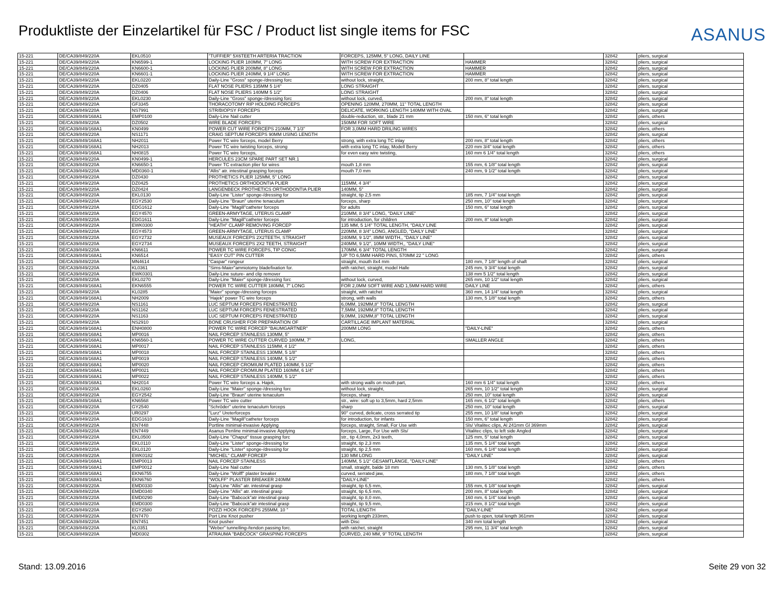Produktliste der Einzelartikel für FSC / Product list single items for FSC
ASANUS
| 15-221 | DE/CA39/849/220A | EKL0510 | "TUFFIER" 5X6TEETH ARTERIA TRACTION | FORCEPS, 125MM, 5" LONG, DAILY LINE | | 32842 | pliers, surgical |
| 15-221 | DE/CA39/849/220A | KN6599-1 | LOCKING PLIER 180MM, 7" LONG | WITH SCREW FOR EXTRACTION | HAMMER | 32842 | pliers, surgical |
| 15-221 | DE/CA39/849/220A | KN6600-1 | LOCKING PLIER 200MM, 8" LONG | WITH SCREW FOR EXTRACTION | HAMMER | 32842 | pliers, surgical |
| 15-221 | DE/CA39/849/220A | KN6601-1 | LOCKING PLIER 240MM, 9 1/4" LONG | WITH SCREW FOR EXTRACTION | HAMMER | 32842 | pliers, surgical |
| 15-221 | DE/CA39/849/220A | EKL0220 | Daily-Line "Gross" sponge-/dressing forc | without lock, straight, | 200 mm, 8" total length | 32842 | pliers, surgical |
| 15-221 | DE/CA39/849/220A | DZ0405 | FLAT NOSE PLIERS 135MM 5 1/4" | LONG STRAIGHT | | 32842 | pliers, surgical |
| 15-221 | DE/CA39/849/220A | DZ0406 | FLAT NOSE PLIERS 140MM 5 1/2" | LONG STRAIGHT | | 32842 | pliers, surgical |
| 15-221 | DE/CA39/849/220A | EKL0230 | Daily-Line "Gross" sponge-/dressing forc | without lock, curved, | 200 mm, 8" total length | 32842 | pliers, surgical |
| 15-221 | DE/CA39/849/220A | GF3345 | THORACOTOMY RIP HOLDING FORCEPS | OPENING 120MM, 270MM, 11" TOTAL LENGTH | | 32842 | pliers, surgical |
| 15-221 | DE/CA39/849/220A | NS7991 | STR/BIOPSY FORCEPS | DELICATE, WORKING LENGTH 140MM WITH OVAL | | 32842 | pliers, surgical |
| 15-221 | DE/CA39/849/168A1 | EMP0100 | Daily-Line Nail cutter | double-reduction, str., blade 21 mm | 150 mm, 6" total length | 32842 | pliers, others |
| 15-221 | DE/CA39/849/220A | DZ0502 | WIRE BLADE FORCEPS | 150MM FOR SOFT WIRE | | 32842 | pliers, surgical |
| 15-221 | DE/CA39/849/168A1 | KN0499 | POWER CUT WIRE FORCEPS 210MM, 7 1/3" | FOR 3,0MM HARD DRILING WIRES | | 32842 | pliers, others |
| 15-221 | DE/CA39/849/220A | NS1171 | CRAIG SEPTUM FORCEPS 90MM USING LENGTH | | | 32842 | pliers, surgical |
| 15-221 | DE/CA39/849/168A1 | NH2011 | Power TC wire forceps, model Berry | strong, with extra long TC inlay | 200 mm, 8" total length | 32842 | pliers, others |
| 15-221 | DE/CA39/849/168A1 | NH2013 | Power TC wire twisting forceps, strong | with extra long TC inlay, Modell Berry | 220 mm 3/4" total length | 32842 | pliers, others |
| 15-221 | DE/CA39/849/168A1 | NH0815 | Power TC wire forceps, | for even easy wire twisting, | 160 mm 6 1/4" total length | 32842 | pliers, others |
| 15-221 | DE/CA39/849/220A | KN0499-1 | HERCULES 23CM SPARE PART SET NR.1 | | | 32842 | pliers, surgical |
| 15-221 | DE/CA39/849/220A | KN6650-1 | Power TC extraction plier for wires | mouth 1,8 mm | 155 mm, 6 1/8" total length | 32842 | pliers, surgical |
| 15-221 | DE/CA39/849/220A | MD0360-1 | "Allis" atr. intestinal grasping forceps | mouth 7,0 mm | 240 mm, 9 1/2" total length | 32842 | pliers, surgical |
| 15-221 | DE/CA39/849/220A | DZ0430 | PROTHETICS PLIER 125MM, 5" LONG | | | 32842 | pliers, surgical |
| 15-221 | DE/CA39/849/220A | DZ0425 | PROTHETICS ORTHODONTIA PLIER | 115MM, 4 3/4" | | 32842 | pliers, surgical |
| 15-221 | DE/CA39/849/220A | DZ0424 | LANGENBECK PROTHETICS ORTHODONTIA PLIER | 140MM, 5" | | 32842 | pliers, surgical |
| 15-221 | DE/CA39/849/220A | EKL0130 | Daily-Line "Lister" sponge-/dressing for | straight, tip 2,5 mm | 185 mm, 7 1/4" total length | 32842 | pliers, surgical |
| 15-221 | DE/CA39/849/220A | EGY2530 | Daily-Line "Braun" uterine tenaculum | forceps, sharp | 250 mm, 10" total length | 32842 | pliers, surgical |
| 15-221 | DE/CA39/849/220A | EDG1612 | Daily-Line "Magill"catheter forceps | for adults | 150 mm, 6" total length | 32842 | pliers, surgical |
| 15-221 | DE/CA39/849/220A | EGY4570 | GREEN-ARMYTAGE, UTERUS CLAMP | 210MM, 8 3/4" LONG, "DAILY LINE" | | 32842 | pliers, surgical |
| 15-221 | DE/CA39/849/220A | EDG1611 | Daily-Line "Magill"catheter forceps | for introduction, for children | 200 mm, 8" total length | 32842 | pliers, surgical |
| 15-221 | DE/CA39/849/220A | EWK0300 | "HEATH" CLAMP REMOVING FORCEP | 135 MM, 5 1/4" TOTAL LENGTH, "DAILY LINE | | 32842 | pliers, surgical |
| 15-221 | DE/CA39/849/220A | EGY4573 | GREEN-ARMYTAGE, UTERUS CLAMP | 220MM, 8 3/4" LONG, ANGLED, "DAILY LINE" | | 32842 | pliers, surgical |
| 15-221 | DE/CA39/849/220A | EGY2732 | MUSEAUX FORCEPS 2X2TEETH, STRAIGHT | 240MM, 9 1/2", 8MM WIDTH,, "DAILY LINE" | | 32842 | pliers, surgical |
| 15-221 | DE/CA39/849/220A | EGY2734 | MUSEAUX FORCEPS 2X2 TEETH, STRAIGHT | 240MM, 9 1/2", 10MM WIDTH,, "DAILY LINE" | | 32842 | pliers, surgical |
| 15-221 | DE/CA39/849/220A | KN6611 | POWER TC WIRE FORCEPS, TIP CONIC | 170MM, 6 3/4" TOTAL LENGTH | | 32842 | pliers, surgical |
| 15-221 | DE/CA39/849/168A1 | KN6514 | "EASY CUT" PIN CUTTER | UP TO 6,5MM HARD PINS, 570MM 22 " LONG | | 32842 | pliers, others |
| 15-221 | DE/CA39/849/220A | MN4614 | "Caspar" rongeur | straight, mouth 8x4 mm | 180 mm, 7 1/8" length of shaft | 32842 | pliers, surgical |
| 15-221 | DE/CA39/849/220A | KL0361 | "Sims-Maier"amniotomy bladefixation for. | with ratchet, straight, model Halle | 245 mm, 9 3/4" total length | 32842 | pliers, surgical |
| 15-221 | DE/CA39/849/220A | EWK0301 | Daily-Line suture- and clip remover | | 138 mm 5 1/2" total length | 32842 | pliers, surgical |
| 15-221 | DE/CA39/849/220A | EKL0270 | Daily-Line "Maier" sponge-/dressing forc | without lock, curved, | 265 mm, 10 1/2" total length | 32842 | pliers, surgical |
| 15-221 | DE/CA39/849/168A1 | EKN6555 | POWER TC WIRE CUTTER 180MM, 7" LONG | FOR 2,0MM SOFT WIRE AND 1,5MM HARD WIRE | DAILY LINE | 32842 | pliers, others |
| 15-221 | DE/CA39/849/220A | KL0285 | "Maier" sponge-/dressing forceps | straight, with ratchet | 360 mm, 14 1/4" total length | 32842 | pliers, surgical |
| 15-221 | DE/CA39/849/168A1 | NH2009 | "Hajek" power TC wire forceps | strong, with walls | 130 mm, 5 1/8" total length | 32842 | pliers, others |
| 15-221 | DE/CA39/849/220A | NS1161 | LUC SEPTUM FORCEPS FENESTRATED | 6,0MM, 192MM,8" TOTAL LENGTH | | 32842 | pliers, surgical |
| 15-221 | DE/CA39/849/220A | NS1162 | LUC SEPTUM FORCEPS FENESTRATED | 7,5MM, 192MM,8" TOTAL LENGTH | | 32842 | pliers, surgical |
| 15-221 | DE/CA39/849/220A | NS1163 | LUC SEPTUM FORCEPS FENESTRATED | 9,0MM, 192MM,8" TOTAL LENGTH | | 32842 | pliers, surgical |
| 15-221 | DE/CA39/849/220A | NS2910 | BONE CRUSHER FOR PREPARATION OF | CARTILLAGE IMPLANT MATERIAL | | 32842 | pliers, surgical |
| 15-221 | DE/CA39/849/168A1 | ENH0800 | POWER TC WIRE FORCEP "BAUMGARTNER" | 200MM LONG | "DAILY-LINE" | 32842 | pliers, others |
| 15-221 | DE/CA39/849/168A1 | MP0016 | NAIL FORCEP STAINLESS 130MM, 5" | | | 32842 | pliers, others |
| 15-221 | DE/CA39/849/168A1 | KN6560-1 | POWER TC WIRE CUTTER CURVED 180MM, 7" | LONG, | SMALLER ANGLE | 32842 | pliers, others |
| 15-221 | DE/CA39/849/168A1 | MP0017 | NAIL FORCEP STAINLESS 115MM, 4 1/2" | | | 32842 | pliers, others |
| 15-221 | DE/CA39/849/168A1 | MP0018 | NAIL FORCEP STAINLESS 130MM, 5 1/8" | | | 32842 | pliers, others |
| 15-221 | DE/CA39/849/168A1 | MP0019 | NAIL FORCEP STAINLESS 140MM, 5 1/2" | | | 32842 | pliers, others |
| 15-221 | DE/CA39/849/168A1 | MP0020 | NAIL FORCEP CROMIUM PLATED 140MM, 5 1/2" | | | 32842 | pliers, others |
| 15-221 | DE/CA39/849/168A1 | MP0021 | NAIL FORCEP CROMIUM PLATED 160MM, 6 1/4" | | | 32842 | pliers, others |
| 15-221 | DE/CA39/849/168A1 | MP0022 | NAIL FORCEP STAINLESS 140MM, 5 1/2" | | | 32842 | pliers, others |
| 15-221 | DE/CA39/849/168A1 | NH2014 | Power TC wire forceps a. Hajek, | with strong walls on mouth part, | 160 mm 6 1/4" total length | 32842 | pliers, others |
| 15-221 | DE/CA39/849/220A | EKL0260 | Daily-Line "Maier" sponge-/dressing forc | without lock, straight, | 265 mm, 10 1/2" total length | 32842 | pliers, surgical |
| 15-221 | DE/CA39/849/220A | EGY2542 | Daily-Line "Braun" uterine tenaculum | forceps, sharp | 250 mm, 10" total length | 32842 | pliers, surgical |
| 15-221 | DE/CA39/849/168A1 | KN6568 | Power TC wire cutter | str., wire: soft up to 3,5mm, hard 2,5mm | 165 mm, 6 1/2" total length | 32842 | pliers, others |
| 15-221 | DE/CA39/849/220A | GY2540 | "Schröder" uterine tenaculum forceps | sharp | 250 mm, 10" total length | 32842 | pliers, surgical |
| 15-221 | DE/CA39/849/220A | UR0297 | "Lurz" Ureterforceps | 90° curved, delicate, cross serrated tip | 255 mm, 10 1/8" total length | 32842 | pliers, surgical |
| 15-221 | DE/CA39/849/220A | EDG1610 | Daily-Line "Magill"catheter forceps | for introduction, for infants | 150 mm, 6" total length | 32842 | pliers, surgical |
| 15-221 | DE/CA39/849/220A | EN7448 | Portline minimal-invasive Applying | forceps, straight, Small, For Use with | Sls/ Vitalitec clips, Al 241mm Gl 369mm | 32842 | pliers, surgical |
| 15-221 | DE/CA39/849/220A | EN7449 | Asanus Penline minimal-invasive Applying | forceps, Large, For Use with Sls/ | Vitalitec clips, to left side Angled | 32842 | pliers, surgical |
| 15-221 | DE/CA39/849/220A | EKL0500 | Daily-Line "Chaput" tissue grasping forc | str., tip 4,0mm, 2x3 teeth, | 125 mm, 5" total length | 32842 | pliers, surgical |
| 15-221 | DE/CA39/849/220A | EKL0110 | Daily-Line "Lister" sponge-/dressing for | straight, tip 2,3 mm | 135 mm, 5 1/4" total length | 32842 | pliers, surgical |
| 15-221 | DE/CA39/849/220A | EKL0120 | Daily-Line "Lister" sponge-/dressing for | straight, tip 2,5 mm | 160 mm, 6 1/4" total length | 32842 | pliers, surgical |
| 15-221 | DE/CA39/849/220A | EWK0182 | "MICHEL" CLAMP FORCEP | 130 MM LONG | "DAILY LINE" | 32842 | pliers, surgical |
| 15-221 | DE/CA39/849/168A1 | EMP0013 | NAIL FORCEP STAINLESS | 140MM, 5 1/2" GESAMTLÄNGE, "DAILY-LINE" | | 32842 | pliers, others |
| 15-221 | DE/CA39/849/168A1 | EMP0012 | Daily-Line Nail cutter | small, straight, balde 18 mm | 130 mm, 5 1/8" total length | 32842 | pliers, others |
| 15-221 | DE/CA39/849/168A1 | EKN6755 | Daily-Line "Wolff" plaster breaker | curved, serrated jaw, | 180 mm, 7 1/8" total length | 32842 | pliers, others |
| 15-221 | DE/CA39/849/168A1 | EKN6760 | "WOLFF" PLASTER BREAKER 240MM | "DAILY-LINE" | | 32842 | pliers, others |
| 15-221 | DE/CA39/849/220A | EMD0330 | Daily-Line "Allis" atr. intestinal grasp | straight, tip 6,5 mm, | 155 mm, 6 1/8" total length | 32842 | pliers, surgical |
| 15-221 | DE/CA39/849/220A | EMD0340 | Daily-Line "Allis" atr. intestinal grasp | straight, tip 6,5 mm, | 200 mm, 8" total length | 32842 | pliers, surgical |
| 15-221 | DE/CA39/849/220A | EMD0290 | Daily-Line "Babcock"atr intestinal grasp | straight, tip 8,0 mm, | 160 mm, 6 1/4" total length | 32842 | pliers, surgical |
| 15-221 | DE/CA39/849/220A | EMD0300 | Daily-Line "Babcock"atr intestinal grasp | straight, tip 9,5 mm, | 215 mm, 8 1/2" total length | 32842 | pliers, surgical |
| 15-221 | DE/CA39/849/220A | EGY2580 | POZZI HOOK FORCEPS 255MM, 10 " | TOTAL LENGTH | "DAILY-LINE" | 32842 | pliers, surgical |
| 15-221 | DE/CA39/849/220A | EN7470 | Port Line Knot pusher | working length 233mm, | push to open, total length 361mm | 32842 | pliers, surgical |
| 15-221 | DE/CA39/849/220A | EN7451 | Knot pusher | with Disc | 340 mm total length | 32842 | pliers, surgical |
| 15-221 | DE/CA39/849/220A | KL0351 | "Weber" tunnelling-/tendon passing forc. | with ratchet, straight | 295 mm, 11 3/4" total length | 32842 | pliers, surgical |
| 15-221 | DE/CA39/849/220A | MD0302 | ATRAUMA "BABCOCK" GRASPING FORCEPS | CURVED, 240 MM, 9" TOTAL LENGTH | | 32842 | pliers, surgical |
Stand: 13.09.2016 Seite 29 von 32